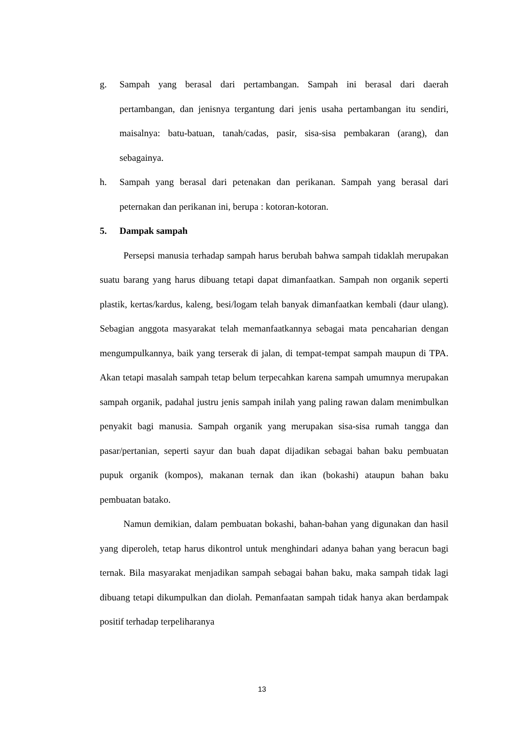g. Sampah yang berasal dari pertambangan. Sampah ini berasal dari daerah pertambangan, dan jenisnya tergantung dari jenis usaha pertambangan itu sendiri, maisalnya: batu-batuan, tanah/cadas, pasir, sisa-sisa pembakaran (arang), dan sebagainya.
h. Sampah yang berasal dari petenakan dan perikanan. Sampah yang berasal dari peternakan dan perikanan ini, berupa : kotoran-kotoran.
5. Dampak sampah
Persepsi manusia terhadap sampah harus berubah bahwa sampah tidaklah merupakan suatu barang yang harus dibuang tetapi dapat dimanfaatkan. Sampah non organik seperti plastik, kertas/kardus, kaleng, besi/logam telah banyak dimanfaatkan kembali (daur ulang). Sebagian anggota masyarakat telah memanfaatkannya sebagai mata pencaharian dengan mengumpulkannya, baik yang terserak di jalan, di tempat-tempat sampah maupun di TPA. Akan tetapi masalah sampah tetap belum terpecahkan karena sampah umumnya merupakan sampah organik, padahal justru jenis sampah inilah yang paling rawan dalam menimbulkan penyakit bagi manusia. Sampah organik yang merupakan sisa-sisa rumah tangga dan pasar/pertanian, seperti sayur dan buah dapat dijadikan sebagai bahan baku pembuatan pupuk organik (kompos), makanan ternak dan ikan (bokashi) ataupun bahan baku pembuatan batako.
Namun demikian, dalam pembuatan bokashi, bahan-bahan yang digunakan dan hasil yang diperoleh, tetap harus dikontrol untuk menghindari adanya bahan yang beracun bagi ternak. Bila masyarakat menjadikan sampah sebagai bahan baku, maka sampah tidak lagi dibuang tetapi dikumpulkan dan diolah. Pemanfaatan sampah tidak hanya akan berdampak positif terhadap terpeliharanya
13